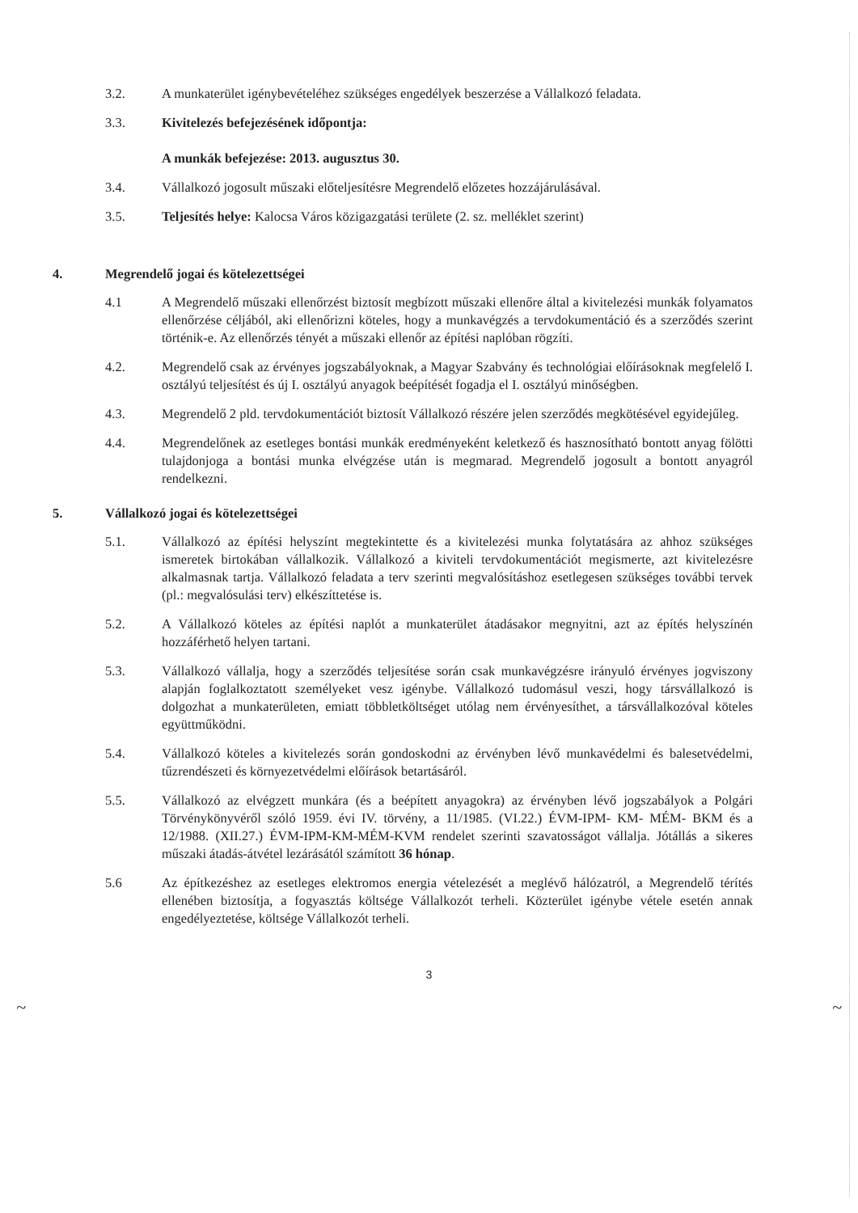3.2. A munkaterület igénybevételéhez szükséges engedélyek beszerzése a Vállalkozó feladata.
3.3. Kivitelezés befejezésének időpontja:
A munkák befejezése: 2013. augusztus 30.
3.4. Vállalkozó jogosult műszaki előteljesítésre Megrendelő előzetes hozzájárulásával.
3.5. Teljesítés helye: Kalocsa Város közigazgatási területe (2. sz. melléklet szerint)
4. Megrendelő jogai és kötelezettségei
4.1 A Megrendelő műszaki ellenőrzést biztosít megbízott műszaki ellenőre által a kivitelezési munkák folyamatos ellenőrzése céljából, aki ellenőrizni köteles, hogy a munkavégzés a tervdokumentáció és a szerződés szerint történik-e. Az ellenőrzés tényét a műszaki ellenőr az építési naplóban rögzíti.
4.2. Megrendelő csak az érvényes jogszabályoknak, a Magyar Szabvány és technológiai előírásoknak megfelelő I. osztályú teljesítést és új I. osztályú anyagok beépítését fogadja el I. osztályú minőségben.
4.3. Megrendelő 2 pld. tervdokumentációt biztosít Vállalkozó részére jelen szerződés megkötésével egyidejűleg.
4.4. Megrendelőnek az esetleges bontási munkák eredményeként keletkező és hasznosítható bontott anyag fölötti tulajdonjoga a bontási munka elvégzése után is megmarad. Megrendelő jogosult a bontott anyagról rendelkezni.
5. Vállalkozó jogai és kötelezettségei
5.1. Vállalkozó az építési helyszínt megtekintette és a kivitelezési munka folytatására az ahhoz szükséges ismeretek birtokában vállalkozik. Vállalkozó a kiviteli tervdokumentációt megismerte, azt kivitelezésre alkalmasnak tartja. Vállalkozó feladata a terv szerinti megvalósításhoz esetlegesen szükséges további tervek (pl.: megvalósulási terv) elkészíttetése is.
5.2. A Vállalkozó köteles az építési naplót a munkaterület átadásakor megnyitni, azt az építés helyszínén hozzáférhető helyen tartani.
5.3. Vállalkozó vállalja, hogy a szerződés teljesítése során csak munkavégzésre irányuló érvényes jogviszony alapján foglalkoztatott személyeket vesz igénybe. Vállalkozó tudomásul veszi, hogy társvállalkozó is dolgozhat a munkaterületen, emiatt többletköltséget utólag nem érvényesíthet, a társvállalkozóval köteles együttműködni.
5.4. Vállalkozó köteles a kivitelezés során gondoskodni az érvényben lévő munkavédelmi és balesetvédelmi, tűzrendészeti és környezetvédelmi előírások betartásáról.
5.5. Vállalkozó az elvégzett munkára (és a beépített anyagokra) az érvényben lévő jogszabályok a Polgári Törvénykönyvéről szóló 1959. évi IV. törvény, a 11/1985. (VI.22.) ÉVM-IPM- KM- MÉM- BKM és a 12/1988. (XII.27.) ÉVM-IPM-KM-MÉM-KVM rendelet szerinti szavatosságot vállalja. Jótállás a sikeres műszaki átadás-átvétel lezárásától számított 36 hónap.
5.6 Az építkezéshez az esetleges elektromos energia vételezését a meglévő hálózatról, a Megrendelő térítés ellenében biztosítja, a fogyasztás költsége Vállalkozót terheli. Közterület igénybe vétele esetén annak engedélyeztetése, költsége Vállalkozót terheli.
3
~ ~